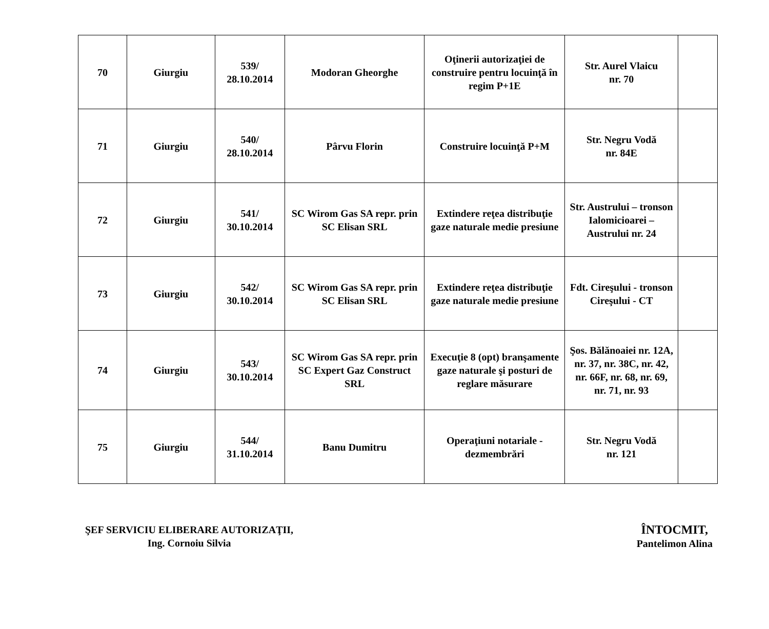| 70 | Giurgiu | 539/ 28.10.2014 | Modoran Gheorghe | Oţinerii autorizaţiei de construire pentru locuinţă în regim P+1E | Str. Aurel Vlaicu nr. 70 | |
| 71 | Giurgiu | 540/ 28.10.2014 | Pârvu Florin | Construire locuinţă P+M | Str. Negru Vodă nr. 84E | |
| 72 | Giurgiu | 541/ 30.10.2014 | SC Wirom Gas SA repr. prin SC Elisan SRL | Extindere reţea distribuţie gaze naturale medie presiune | Str. Austrului – tronson Ialomicioarei – Austrului nr. 24 | |
| 73 | Giurgiu | 542/ 30.10.2014 | SC Wirom Gas SA repr. prin SC Elisan SRL | Extindere reţea distribuţie gaze naturale medie presiune | Fdt. Cireşului - tronson Cireşului - CT | |
| 74 | Giurgiu | 543/ 30.10.2014 | SC Wirom Gas SA repr. prin SC Expert Gaz Construct SRL | Execuţie 8 (opt) branşamente gaze naturale şi posturi de reglare măsurare | Şos. Bălănoaiei nr. 12A, nr. 37, nr. 38C, nr. 42, nr. 66F, nr. 68, nr. 69, nr. 71, nr. 93 | |
| 75 | Giurgiu | 544/ 31.10.2014 | Banu Dumitru | Operaţiuni notariale - dezmembrări | Str. Negru Vodă nr. 121 | |
ŞEF SERVICIU ELIBERARE AUTORIZAŢII,
Ing. Cornoiu Silvia
ÎNTOCMIT,
Pantelimon Alina